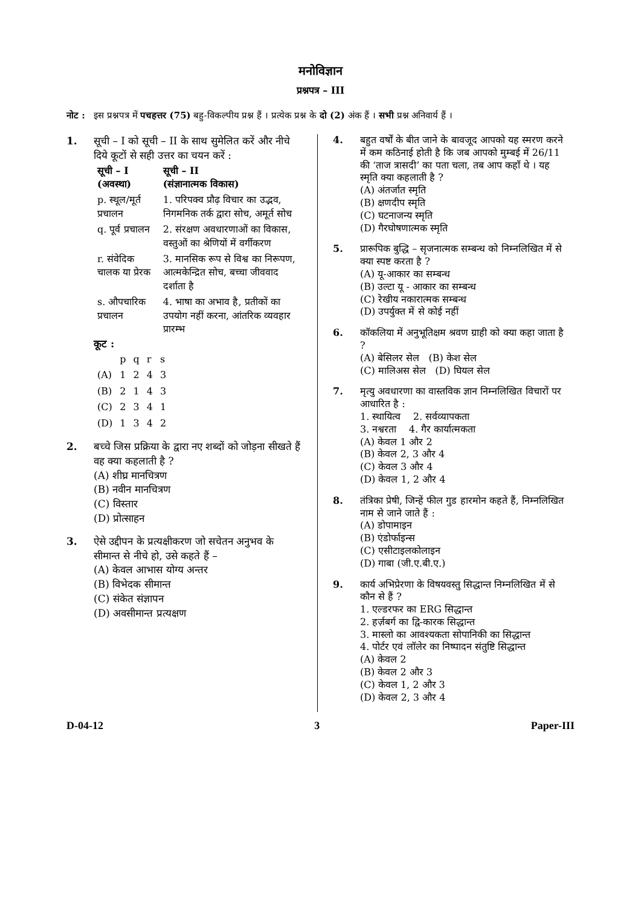मनोविज्ञान
प्रश्नपत्र – III
नोट : इस प्रश्नपत्र में पचहत्तर (75) बहु-विकल्पीय प्रश्न हैं । प्रत्येक प्रश्न के दो (2) अंक हैं । सभी प्रश्न अनिवार्य हैं ।
1. सूची – I को सूची – II के साथ सुमेलित करें और नीचे दिये कूटों से सही उत्तर का चयन करें :
| सूची – I (अवस्था) | सूची – II (संज्ञानात्मक विकास) |
| --- | --- |
| p. स्थूल/मूर्त प्रचालन | 1. परिपक्व प्रौढ़ विचार का उद्भव, निगमनिक तर्क द्वारा सोच, अमूर्त सोच |
| q. पूर्व प्रचालन | 2. संरक्षण अवधारणाओं का विकास, वस्तुओं का श्रेणियों में वर्गीकरण |
| r. संवेदिक चालक या प्रेरक | 3. मानसिक रूप से विश्व का निरूपण, आत्मकेन्द्रित सोच, बच्चा जीववाद दर्शाता है |
| s. औपचारिक प्रचालन | 4. भाषा का अभाव है, प्रतीकों का उपयोग नहीं करना, आंतरिक व्यवहार प्रारम्भ |
कूट :
| | p | q | r | s |
| (A) | 1 | 2 | 4 | 3 |
| (B) | 2 | 1 | 4 | 3 |
| (C) | 2 | 3 | 4 | 1 |
| (D) | 1 | 3 | 4 | 2 |
2. बच्चे जिस प्रक्रिया के द्वारा नए शब्दों को जोड़ना सीखते हैं वह क्या कहलाती है ?
(A) शीघ्र मानचित्रण
(B) नवीन मानचित्रण
(C) विस्तार
(D) प्रोत्साहन
3. ऐसे उद्दीपन के प्रत्यक्षीकरण जो सचेतन अनुभव के सीमान्त से नीचे हो, उसे कहते हैं –
(A) केवल आभास योग्य अन्तर
(B) विभेदक सीमान्त
(C) संकेत संज्ञापन
(D) अवसीमान्त प्रत्यक्षण
4. बहुत वर्षों के बीत जाने के बावजूद आपको यह स्मरण करने में कम कठिनाई होती है कि जब आपको मुम्बई में 26/11 की ‘ताज त्रासदी’ का पता चला, तब आप कहाँ थे । यह स्मृति क्या कहलाती है ?
(A) अंतर्जात स्मृति
(B) क्षणदीप स्मृति
(C) घटनाजन्य स्मृति
(D) गैरघोषणात्मक स्मृति
5. प्रारूपिक बुद्धि – सृजनात्मक सम्बन्ध को निम्नलिखित में से क्या स्पष्ट करता है ?
(A) यू-आकार का सम्बन्ध
(B) उल्टा यू - आकार का सम्बन्ध
(C) रेखीय नकारात्मक सम्बन्ध
(D) उपर्युक्त में से कोई नहीं
6. कॉकलिया में अनुभूतिक्षम श्रवण ग्राही को क्या कहा जाता है ?
(A) बेसिलर सेल (B) केश सेल
(C) मालिअस सेल (D) घियल सेल
7. मृत्यु अवधारणा का वास्तविक ज्ञान निम्नलिखित विचारों पर आधारित है :
1. स्थायित्व 2. सर्वव्यापकता
3. नश्वरता 4. गैर कार्यात्मकता
(A) केवल 1 और 2
(B) केवल 2, 3 और 4
(C) केवल 3 और 4
(D) केवल 1, 2 और 4
8. तंत्रिका प्रेषी, जिन्हें फील गुड हारमोन कहते हैं, निम्नलिखित नाम से जाने जाते हैं :
(A) डोपामाइन
(B) एंडोर्फाइन्स
(C) एसीटाइलकोलाइन
(D) गाबा (जी.ए.बी.ए.)
9. कार्य अभिप्रेरणा के विषयवस्तु सिद्धान्त निम्नलिखित में से कौन से हैं ?
1. एल्डरफर का ERG सिद्धान्त
2. हर्ज़बर्ग का द्वि-कारक सिद्धान्त
3. मास्लो का आवश्यकता सोपानिकी का सिद्धान्त
4. पोर्टर एवं लॉलेर का निष्पादन संतुष्टि सिद्धान्त
(A) केवल 2
(B) केवल 2 और 3
(C) केवल 1, 2 और 3
(D) केवल 2, 3 और 4
D-04-12 3 Paper-III